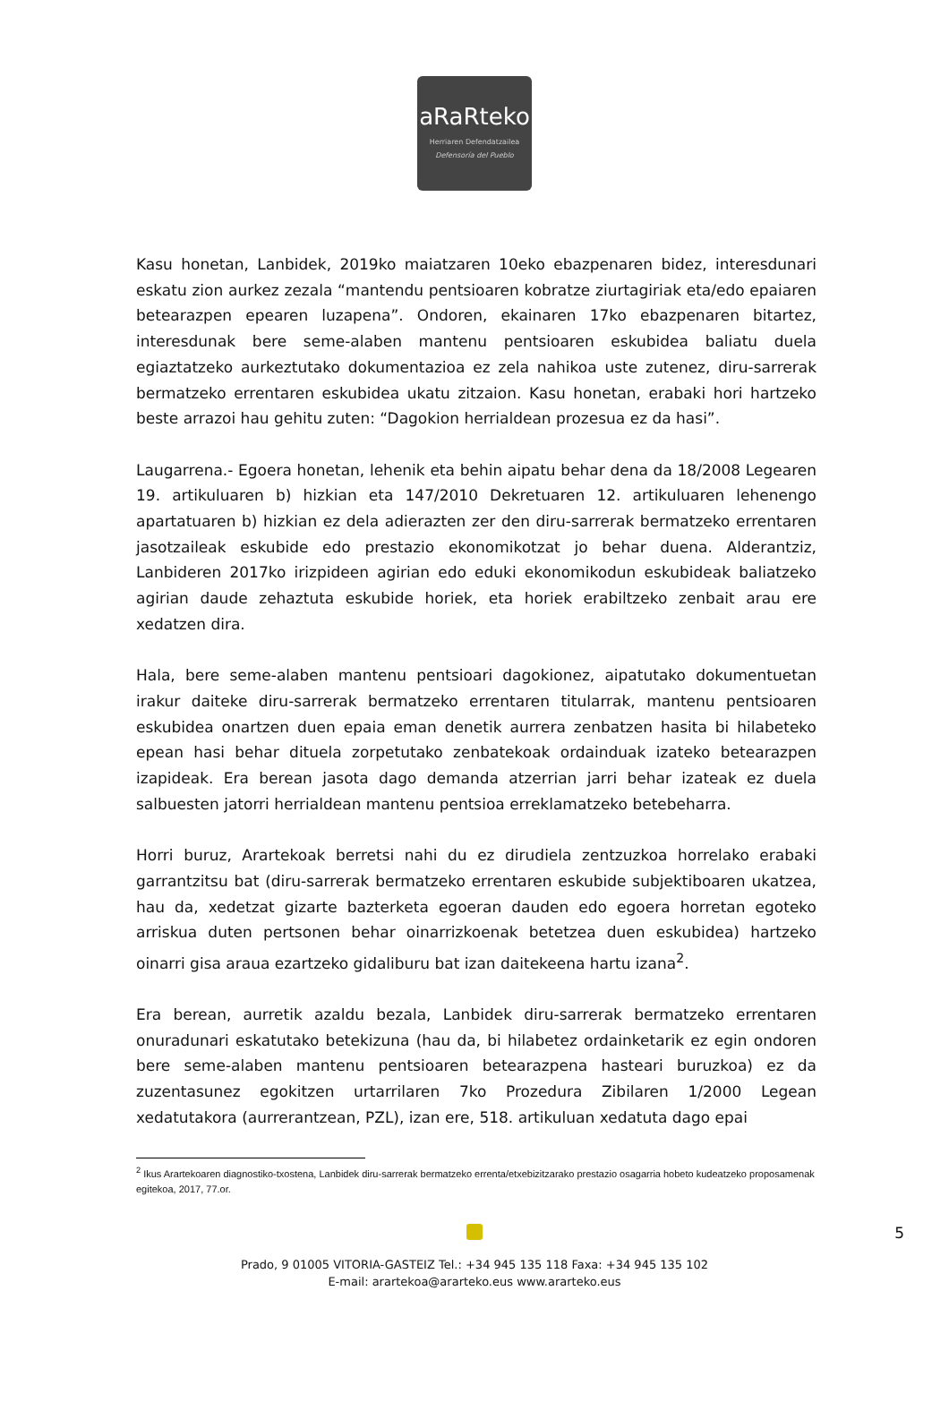aRaRteko
Herriaren Defendatzailea
Defensoría del Pueblo
Kasu honetan, Lanbidek, 2019ko maiatzaren 10eko ebazpenaren bidez, interesdunari eskatu zion aurkez zezala “mantendu pentsioaren kobratze ziurtagiriak eta/edo epaiaren betearazpen epearen luzapena”. Ondoren, ekainaren 17ko ebazpenaren bitartez, interesdunak bere seme-alaben mantenu pentsioaren eskubidea baliatu duela egiaztatzeko aurkeztutako dokumentazioa ez zela nahikoa uste zutenez, diru-sarrerak bermatzeko errentaren eskubidea ukatu zitzaion. Kasu honetan, erabaki hori hartzeko beste arrazoi hau gehitu zuten: “Dagokion herrialdean prozesua ez da hasi”.
Laugarrena.- Egoera honetan, lehenik eta behin aipatu behar dena da 18/2008 Legearen 19. artikuluaren b) hizkian eta 147/2010 Dekretuaren 12. artikuluaren lehenengo apartatuaren b) hizkian ez dela adierazten zer den diru-sarrerak bermatzeko errentaren jasotzaileak eskubide edo prestazio ekonomikotzat jo behar duena. Alderantziz, Lanbideren 2017ko irizpideen agirian edo eduki ekonomikodun eskubideak baliatzeko agirian daude zehaztuta eskubide horiek, eta horiek erabiltzeko zenbait arau ere xedatzen dira.
Hala, bere seme-alaben mantenu pentsioari dagokionez, aipatutako dokumentuetan irakur daiteke diru-sarrerak bermatzeko errentaren titularrak, mantenu pentsioaren eskubidea onartzen duen epaia eman denetik aurrera zenbatzen hasita bi hilabeteko epean hasi behar dituela zorpetutako zenbatekoak ordainduak izateko betearazpen izapideak. Era berean jasota dago demanda atzerrian jarri behar izateak ez duela salbuesten jatorri herrialdean mantenu pentsioa erreklamatzeko betebeharra.
Horri buruz, Arartekoak berretsi nahi du ez dirudiela zentzuzkoa horrelako erabaki garrantzitsu bat (diru-sarrerak bermatzeko errentaren eskubide subjektiboaren ukatzea, hau da, xedetzat gizarte bazterketa egoeran dauden edo egoera horretan egoteko arriskua duten pertsonen behar oinarrizkoenak betetzea duen eskubidea) hartzeko oinarri gisa araua ezartzeko gidaliburu bat izan daitekeena hartu izana<sup>2</sup>.
Era berean, aurretik azaldu bezala, Lanbidek diru-sarrerak bermatzeko errentaren onuradunari eskatutako betekizuna (hau da, bi hilabetez ordainketarik ez egin ondoren bere seme-alaben mantenu pentsioaren betearazpena hasteari buruzkoa) ez da zuzentasunez egokitzen urtarrilaren 7ko Prozedura Zibilaren 1/2000 Legean xedatutakora (aurrerantzean, PZL), izan ere, 518. artikuluan xedatuta dago epai
<sup>2</sup> Ikus Arartekoaren diagnostiko-txostena, Lanbidek diru-sarrerak bermatzeko errenta/etxebizitzarako prestazio osagarria hobeto kudeatzeko proposamenak egitekoa, 2017, 77.or.
5
Prado, 9 01005 VITORIA-GASTEIZ Tel.: +34 945 135 118 Faxa: +34 945 135 102
E-mail: arartekoa@ararteko.eus www.ararteko.eus